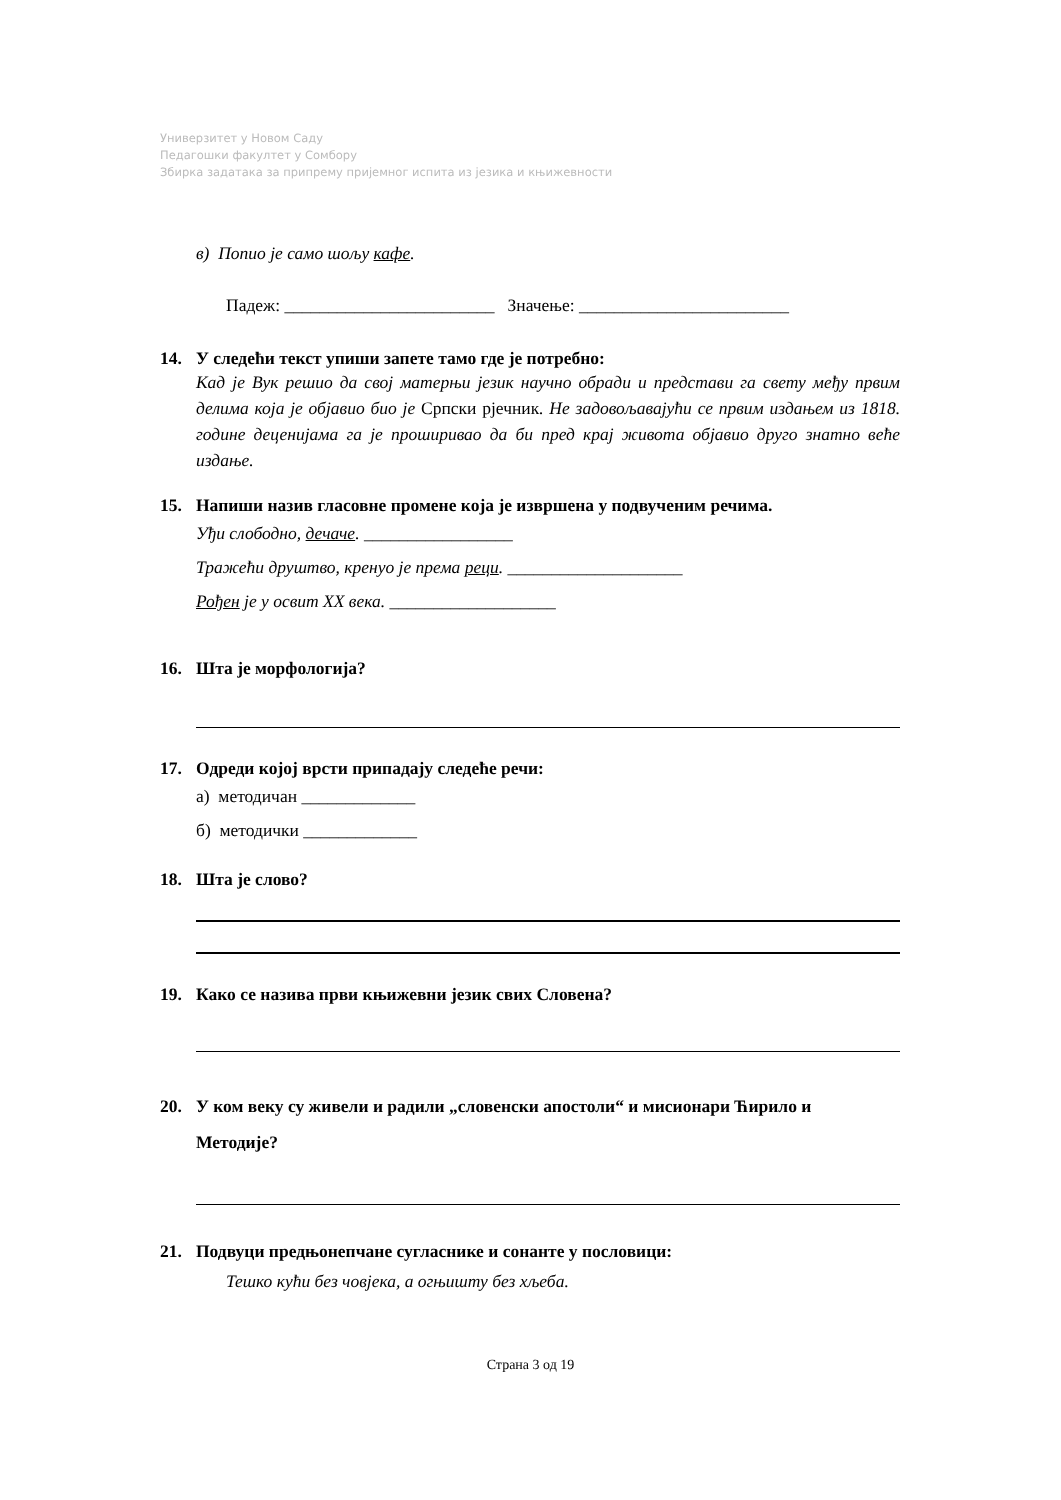Универзитет у Новом Саду
Педагошки факултет у Сомбору
Збирка задатака за припрему пријемног испита из језика и књижевности
в) Попио је само шољу кафе.
Падеж: ________________________ Значење: ________________________
14. У следећи текст упиши запете тамо где је потребно:
Кад је Вук решио да свој матерњи језик научно обради и представи га свету међу првим делима која је објавио био је Српски рјечник. Не задовољавајући се првим издањем из 1818. године деценијама га је проширивао да би пред крај живота објавио друго знатно веће издање.
15. Напиши назив гласовне промене која је извршена у подвученим речима.
Уђи слободно, дечаче. _________________
Тражећи друштво, кренуо је према реци. ____________________
Рођен је у освит XX века. ___________________
16. Шта је морфологија?
17. Одреди којој врсти припадају следеће речи:
а) методичан _____________
б) методички _____________
18. Шта је слово?
19. Како се назива први књижевни језик свих Словена?
20. У ком веку су живели и радили „словенски апостоли“ и мисионари Ћирило и
Методије?
21. Подвуци предњонепчане сугласнике и сонанте у пословици:
Тешко кући без човјека, а огњишту без хљеба.
Страна 3 од 19